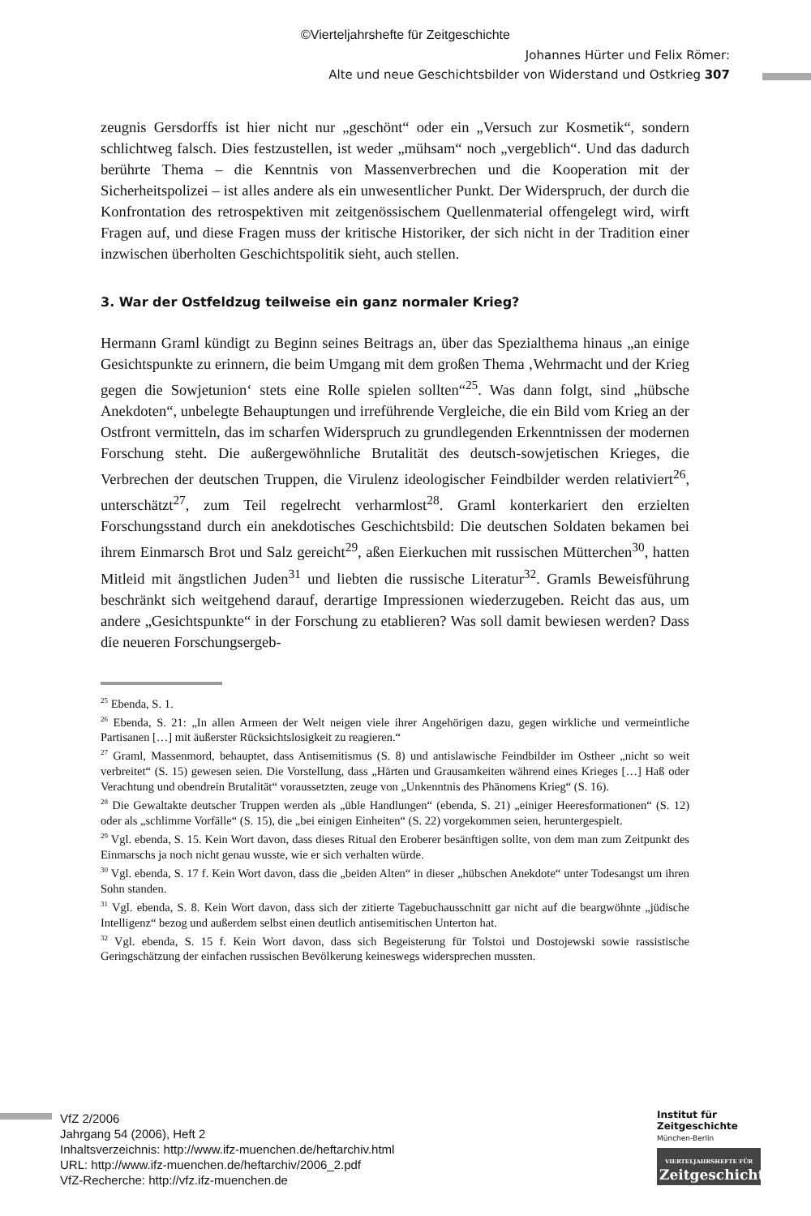©Vierteljahrshefte für Zeitgeschichte
Johannes Hürter und Felix Römer:
Alte und neue Geschichtsbilder von Widerstand und Ostkrieg 307
zeugnis Gersdorffs ist hier nicht nur „geschönt“ oder ein „Versuch zur Kosmetik“, sondern schlichtweg falsch. Dies festzustellen, ist weder „mühsam“ noch „vergeblich“. Und das dadurch berührte Thema – die Kenntnis von Massenverbrechen und die Kooperation mit der Sicherheitspolizei – ist alles andere als ein unwesentlicher Punkt. Der Widerspruch, der durch die Konfrontation des retrospektiven mit zeitgenössischem Quellenmaterial offengelegt wird, wirft Fragen auf, und diese Fragen muss der kritische Historiker, der sich nicht in der Tradition einer inzwischen überholten Geschichtspolitik sieht, auch stellen.
3. War der Ostfeldzug teilweise ein ganz normaler Krieg?
Hermann Graml kündigt zu Beginn seines Beitrags an, über das Spezialthema hinaus „an einige Gesichtspunkte zu erinnern, die beim Umgang mit dem großen Thema ‚Wehrmacht und der Krieg gegen die Sowjetunion‘ stets eine Rolle spielen sollten“<sup>25</sup>. Was dann folgt, sind „hübsche Anekdoten“, unbelegte Behauptungen und irreführende Vergleiche, die ein Bild vom Krieg an der Ostfront vermitteln, das im scharfen Widerspruch zu grundlegenden Erkenntnissen der modernen Forschung steht. Die außergewöhnliche Brutalität des deutsch-sowjetischen Krieges, die Verbrechen der deutschen Truppen, die Virulenz ideologischer Feindbilder werden relativiert<sup>26</sup>, unterschätzt<sup>27</sup>, zum Teil regelrecht verharmlost<sup>28</sup>. Graml konterkariert den erzielten Forschungsstand durch ein anekdotisches Geschichtsbild: Die deutschen Soldaten bekamen bei ihrem Einmarsch Brot und Salz gereicht<sup>29</sup>, aßen Eierkuchen mit russischen Mütterchen<sup>30</sup>, hatten Mitleid mit ängstlichen Juden<sup>31</sup> und liebten die russische Literatur<sup>32</sup>. Gramls Beweisführung beschränkt sich weitgehend darauf, derartige Impressionen wiederzugeben. Reicht das aus, um andere „Gesichtspunkte“ in der Forschung zu etablieren? Was soll damit bewiesen werden? Dass die neueren Forschungsergeb-
<sup>25</sup> Ebenda, S. 1.
<sup>26</sup> Ebenda, S. 21: „In allen Armeen der Welt neigen viele ihrer Angehörigen dazu, gegen wirkliche und vermeintliche Partisanen […] mit äußerster Rücksichtslosigkeit zu reagieren.“
<sup>27</sup> Graml, Massenmord, behauptet, dass Antisemitismus (S. 8) und antislawische Feindbilder im Ostheer „nicht so weit verbreitet“ (S. 15) gewesen seien. Die Vorstellung, dass „Härten und Grausamkeiten während eines Krieges […] Haß oder Verachtung und obendrein Brutalität“ voraussetzten, zeuge von „Unkenntnis des Phänomens Krieg“ (S. 16).
<sup>28</sup> Die Gewaltakte deutscher Truppen werden als „üble Handlungen“ (ebenda, S. 21) „einiger Heeresformationen“ (S. 12) oder als „schlimme Vorfälle“ (S. 15), die „bei einigen Einheiten“ (S. 22) vorgekommen seien, heruntergespielt.
<sup>29</sup> Vgl. ebenda, S. 15. Kein Wort davon, dass dieses Ritual den Eroberer besänftigen sollte, von dem man zum Zeitpunkt des Einmarschs ja noch nicht genau wusste, wie er sich verhalten würde.
<sup>30</sup> Vgl. ebenda, S. 17 f. Kein Wort davon, dass die „beiden Alten“ in dieser „hübschen Anekdote“ unter Todesangst um ihren Sohn standen.
<sup>31</sup> Vgl. ebenda, S. 8. Kein Wort davon, dass sich der zitierte Tagebuchausschnitt gar nicht auf die beargwöhnte „jüdische Intelligenz“ bezog und außerdem selbst einen deutlich antisemitischen Unterton hat.
<sup>32</sup> Vgl. ebenda, S. 15 f. Kein Wort davon, dass sich Begeisterung für Tolstoi und Dostojewski sowie rassistische Geringschätzung der einfachen russischen Bevölkerung keineswegs widersprechen mussten.
VfZ 2/2006
Jahrgang 54 (2006), Heft 2
Inhaltsverzeichnis: http://www.ifz-muenchen.de/heftarchiv.html
URL: http://www.ifz-muenchen.de/heftarchiv/2006_2.pdf
VfZ-Recherche: http://vfz.ifz-muenchen.de
Institut für
Zeitgeschichte
München-Berlin
VIERTELJAHRSHEFTE FÜR
Zeitgeschichte